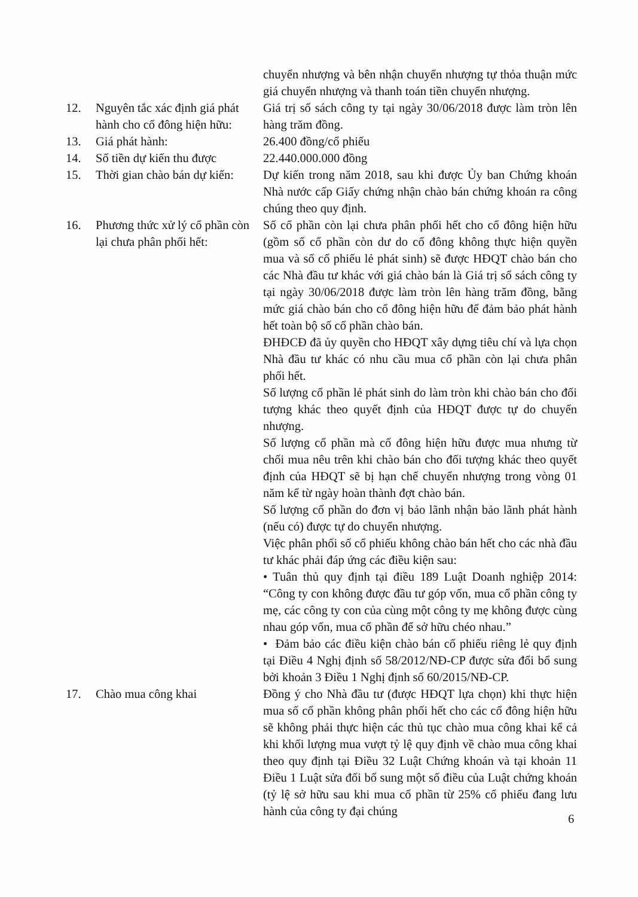chuyển nhượng và bên nhận chuyển nhượng tự thỏa thuận mức giá chuyển nhượng và thanh toán tiền chuyển nhượng.
12. Nguyên tắc xác định giá phát hành cho cổ đông hiện hữu:
Giá trị sổ sách công ty tại ngày 30/06/2018 được làm tròn lên hàng trăm đồng.
13. Giá phát hành: 26.400 đồng/cổ phiếu
14. Số tiền dự kiến thu được
22.440.000.000 đồng
15. Thời gian chào bán dự kiến:
Dự kiến trong năm 2018, sau khi được Ủy ban Chứng khoán Nhà nước cấp Giấy chứng nhận chào bán chứng khoán ra công chúng theo quy định.
16. Phương thức xử lý cổ phần còn lại chưa phân phối hết:
Số cổ phần còn lại chưa phân phối hết cho cổ đông hiện hữu (gồm số cổ phần còn dư do cổ đông không thực hiện quyền mua và số cổ phiếu lẻ phát sinh) sẽ được HĐQT chào bán cho các Nhà đầu tư khác với giá chào bán là Giá trị sổ sách công ty tại ngày 30/06/2018 được làm tròn lên hàng trăm đồng, bằng mức giá chào bán cho cổ đông hiện hữu để đảm bảo phát hành hết toàn bộ số cổ phần chào bán.
ĐHĐCĐ đã ủy quyền cho HĐQT xây dựng tiêu chí và lựa chọn Nhà đầu tư khác có nhu cầu mua cổ phần còn lại chưa phân phối hết.
Số lượng cổ phần lẻ phát sinh do làm tròn khi chào bán cho đối tượng khác theo quyết định của HĐQT được tự do chuyển nhượng.
Số lượng cổ phần mà cổ đông hiện hữu được mua nhưng từ chối mua nêu trên khi chào bán cho đối tượng khác theo quyết định của HĐQT sẽ bị hạn chế chuyển nhượng trong vòng 01 năm kể từ ngày hoàn thành đợt chào bán.
Số lượng cổ phần do đơn vị bảo lãnh nhận bảo lãnh phát hành (nếu có) được tự do chuyển nhượng.
Việc phân phối số cổ phiếu không chào bán hết cho các nhà đầu tư khác phải đáp ứng các điều kiện sau:
• Tuân thủ quy định tại điều 189 Luật Doanh nghiệp 2014: “Công ty con không được đầu tư góp vốn, mua cổ phần công ty mẹ, các công ty con của cùng một công ty mẹ không được cùng nhau góp vốn, mua cổ phần để sở hữu chéo nhau.”
• Đảm bảo các điều kiện chào bán cổ phiếu riêng lẻ quy định tại Điều 4 Nghị định số 58/2012/NĐ-CP được sửa đổi bổ sung bởi khoản 3 Điều 1 Nghị định số 60/2015/NĐ-CP.
17. Chào mua công khai Đồng ý cho Nhà đầu tư (được HĐQT lựa chọn) khi thực hiện mua số cổ phần không phân phối hết cho các cổ đông hiện hữu sẽ không phải thực hiện các thủ tục chào mua công khai kể cả khi khối lượng mua vượt tỷ lệ quy định về chào mua công khai theo quy định tại Điều 32 Luật Chứng khoán và tại khoản 11 Điều 1 Luật sửa đổi bổ sung một số điều của Luật chứng khoán (tỷ lệ sở hữu sau khi mua cổ phần từ 25% cổ phiếu đang lưu hành của công ty đại chúng
6